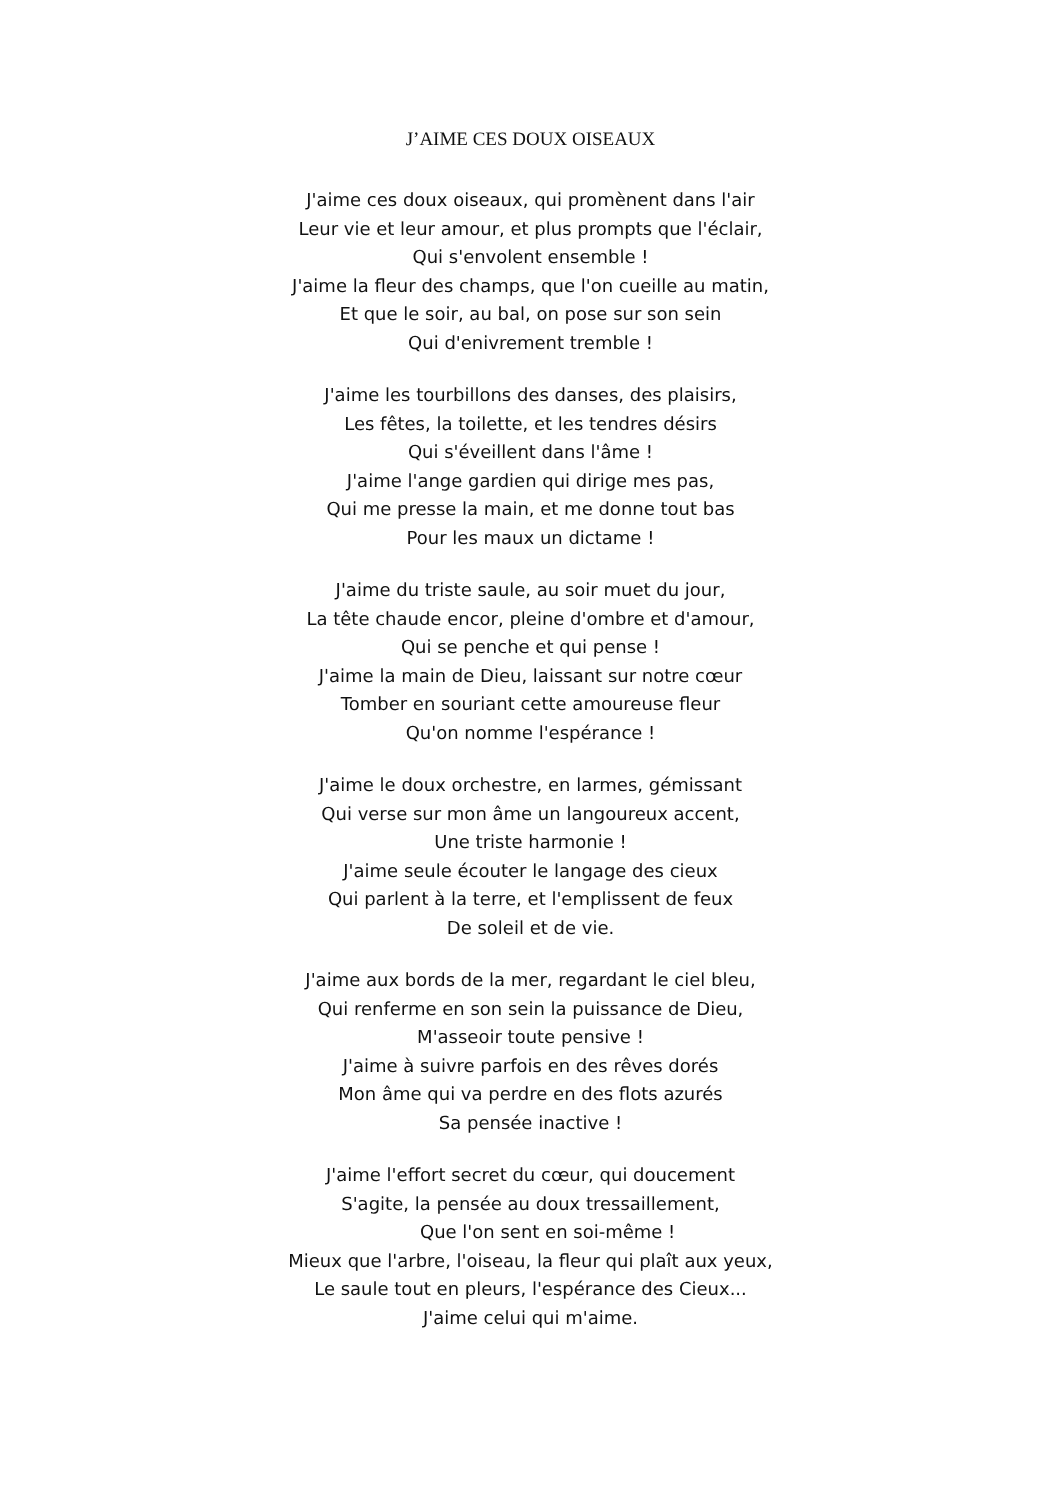J’AIME CES DOUX OISEAUX
J'aime ces doux oiseaux, qui promènent dans l'air
Leur vie et leur amour, et plus prompts que l'éclair,
Qui s'envolent ensemble !
J'aime la fleur des champs, que l'on cueille au matin,
Et que le soir, au bal, on pose sur son sein
Qui d'enivrement tremble !
J'aime les tourbillons des danses, des plaisirs,
Les fêtes, la toilette, et les tendres désirs
Qui s'éveillent dans l'âme !
J'aime l'ange gardien qui dirige mes pas,
Qui me presse la main, et me donne tout bas
Pour les maux un dictame !
J'aime du triste saule, au soir muet du jour,
La tête chaude encor, pleine d'ombre et d'amour,
Qui se penche et qui pense !
J'aime la main de Dieu, laissant sur notre cœur
Tomber en souriant cette amoureuse fleur
Qu'on nomme l'espérance !
J'aime le doux orchestre, en larmes, gémissant
Qui verse sur mon âme un langoureux accent,
Une triste harmonie !
J'aime seule écouter le langage des cieux
Qui parlent à la terre, et l'emplissent de feux
De soleil et de vie.
J'aime aux bords de la mer, regardant le ciel bleu,
Qui renferme en son sein la puissance de Dieu,
M'asseoir toute pensive !
J'aime à suivre parfois en des rêves dorés
Mon âme qui va perdre en des flots azurés
Sa pensée inactive !
J'aime l'effort secret du cœur, qui doucement
S'agite, la pensée au doux tressaillement,
Que l'on sent en soi-même !
Mieux que l'arbre, l'oiseau, la fleur qui plaît aux yeux,
Le saule tout en pleurs, l'espérance des Cieux...
J'aime celui qui m'aime.